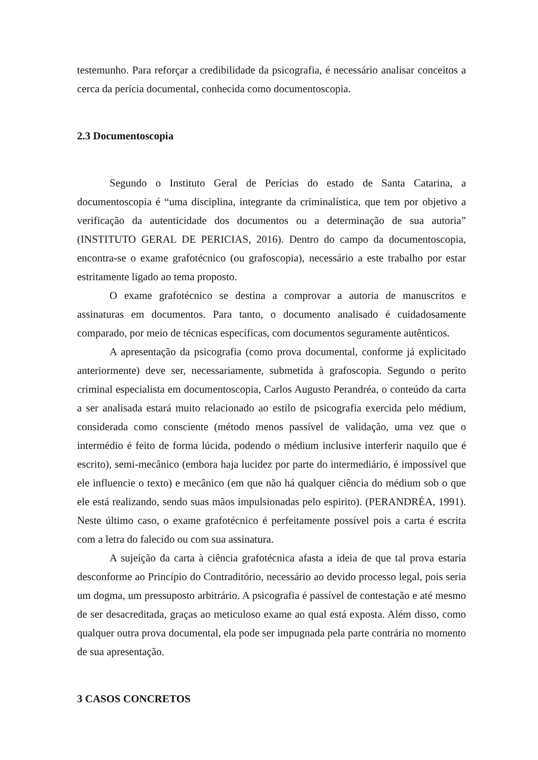testemunho. Para reforçar a credibilidade da psicografia, é necessário analisar conceitos a cerca da perícia documental, conhecida como documentoscopia.
2.3 Documentoscopia
Segundo o Instituto Geral de Perícias do estado de Santa Catarina, a documentoscopia é “uma disciplina, integrante da criminalística, que tem por objetivo a verificação da autenticidade dos documentos ou a determinação de sua autoria” (INSTITUTO GERAL DE PERICIAS, 2016). Dentro do campo da documentoscopia, encontra-se o exame grafotécnico (ou grafoscopia), necessário a este trabalho por estar estritamente ligado ao tema proposto.
O exame grafotécnico se destina a comprovar a autoria de manuscritos e assinaturas em documentos. Para tanto, o documento analisado é cuidadosamente comparado, por meio de técnicas específicas, com documentos seguramente autênticos.
A apresentação da psicografia (como prova documental, conforme já explicitado anteriormente) deve ser, necessariamente, submetida à grafoscopia. Segundo o perito criminal especialista em documentoscopia, Carlos Augusto Perandréa, o conteúdo da carta a ser analisada estará muito relacionado ao estilo de psicografia exercida pelo médium, considerada como consciente (método menos passível de validação, uma vez que o intermédio é feito de forma lúcida, podendo o médium inclusive interferir naquilo que é escrito), semi-mecânico (embora haja lucidez por parte do intermediário, é impossível que ele influencie o texto) e mecânico (em que não há qualquer ciência do médium sob o que ele está realizando, sendo suas mãos impulsionadas pelo espirito). (PERANDRÉA, 1991). Neste último caso, o exame grafotécnico é perfeitamente possível pois a carta é escrita com a letra do falecido ou com sua assinatura.
A sujeição da carta à ciência grafotécnica afasta a ideia de que tal prova estaria desconforme ao Princípio do Contraditório, necessário ao devido processo legal, pois seria um dogma, um pressuposto arbitrário. A psicografia é passível de contestação e até mesmo de ser desacreditada, graças ao meticuloso exame ao qual está exposta. Além disso, como qualquer outra prova documental, ela pode ser impugnada pela parte contrária no momento de sua apresentação.
3 CASOS CONCRETOS